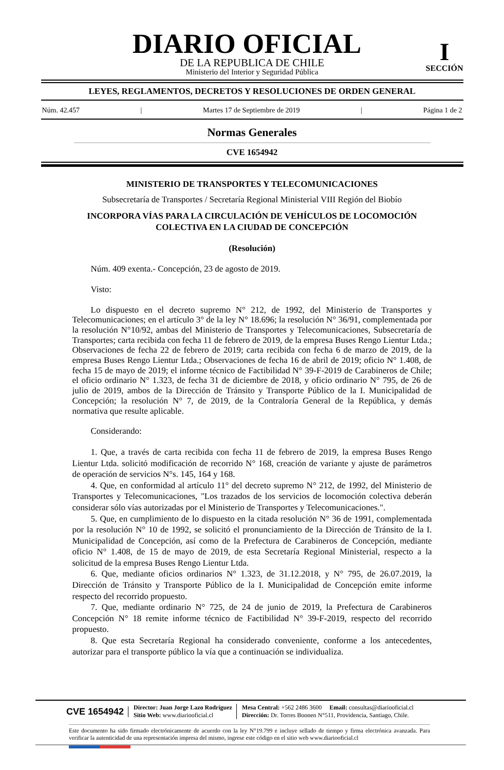DIARIO OFICIAL
DE LA REPUBLICA DE CHILE
Ministerio del Interior y Seguridad Pública
I
SECCIÓN
LEYES, REGLAMENTOS, DECRETOS Y RESOLUCIONES DE ORDEN GENERAL
Núm. 42.457 | Martes 17 de Septiembre de 2019 | Página 1 de 2
Normas Generales
CVE 1654942
MINISTERIO DE TRANSPORTES Y TELECOMUNICACIONES
Subsecretaría de Transportes / Secretaría Regional Ministerial VIII Región del Biobío
INCORPORA VÍAS PARA LA CIRCULACIÓN DE VEHÍCULOS DE LOCOMOCIÓN COLECTIVA EN LA CIUDAD DE CONCEPCIÓN
(Resolución)
Núm. 409 exenta.- Concepción, 23 de agosto de 2019.
Visto:
Lo dispuesto en el decreto supremo N° 212, de 1992, del Ministerio de Transportes y Telecomunicaciones; en el artículo 3° de la ley N° 18.696; la resolución N° 36/91, complementada por la resolución N°10/92, ambas del Ministerio de Transportes y Telecomunicaciones, Subsecretaría de Transportes; carta recibida con fecha 11 de febrero de 2019, de la empresa Buses Rengo Lientur Ltda.; Observaciones de fecha 22 de febrero de 2019; carta recibida con fecha 6 de marzo de 2019, de la empresa Buses Rengo Lientur Ltda.; Observaciones de fecha 16 de abril de 2019; oficio N° 1.408, de fecha 15 de mayo de 2019; el informe técnico de Factibilidad N° 39-F-2019 de Carabineros de Chile; el oficio ordinario N° 1.323, de fecha 31 de diciembre de 2018, y oficio ordinario N° 795, de 26 de julio de 2019, ambos de la Dirección de Tránsito y Transporte Público de la I. Municipalidad de Concepción; la resolución N° 7, de 2019, de la Contraloría General de la República, y demás normativa que resulte aplicable.
Considerando:
1. Que, a través de carta recibida con fecha 11 de febrero de 2019, la empresa Buses Rengo Lientur Ltda. solicitó modificación de recorrido N° 168, creación de variante y ajuste de parámetros de operación de servicios N°s. 145, 164 y 168.
4. Que, en conformidad al artículo 11° del decreto supremo N° 212, de 1992, del Ministerio de Transportes y Telecomunicaciones, "Los trazados de los servicios de locomoción colectiva deberán considerar sólo vías autorizadas por el Ministerio de Transportes y Telecomunicaciones.".
5. Que, en cumplimiento de lo dispuesto en la citada resolución N° 36 de 1991, complementada por la resolución N° 10 de 1992, se solicitó el pronunciamiento de la Dirección de Tránsito de la I. Municipalidad de Concepción, así como de la Prefectura de Carabineros de Concepción, mediante oficio N° 1.408, de 15 de mayo de 2019, de esta Secretaría Regional Ministerial, respecto a la solicitud de la empresa Buses Rengo Lientur Ltda.
6. Que, mediante oficios ordinarios N° 1.323, de 31.12.2018, y N° 795, de 26.07.2019, la Dirección de Tránsito y Transporte Público de la I. Municipalidad de Concepción emite informe respecto del recorrido propuesto.
7. Que, mediante ordinario N° 725, de 24 de junio de 2019, la Prefectura de Carabineros Concepción N° 18 remite informe técnico de Factibilidad N° 39-F-2019, respecto del recorrido propuesto.
8. Que esta Secretaría Regional ha considerado conveniente, conforme a los antecedentes, autorizar para el transporte público la vía que a continuación se individualiza.
CVE 1654942 Director: Juan Jorge Lazo Rodríguez
Sitio Web: www.diariooficial.cl Mesa Central: +562 2486 3600 Email: consultas@diariooficial.cl
Dirección: Dr. Torres Boonen N°511, Providencia, Santiago, Chile.
Este documento ha sido firmado electrónicamente de acuerdo con la ley N°19.799 e incluye sellado de tiempo y firma electrónica avanzada. Para verificar la autenticidad de una representación impresa del mismo, ingrese este código en el sitio web www.diariooficial.cl